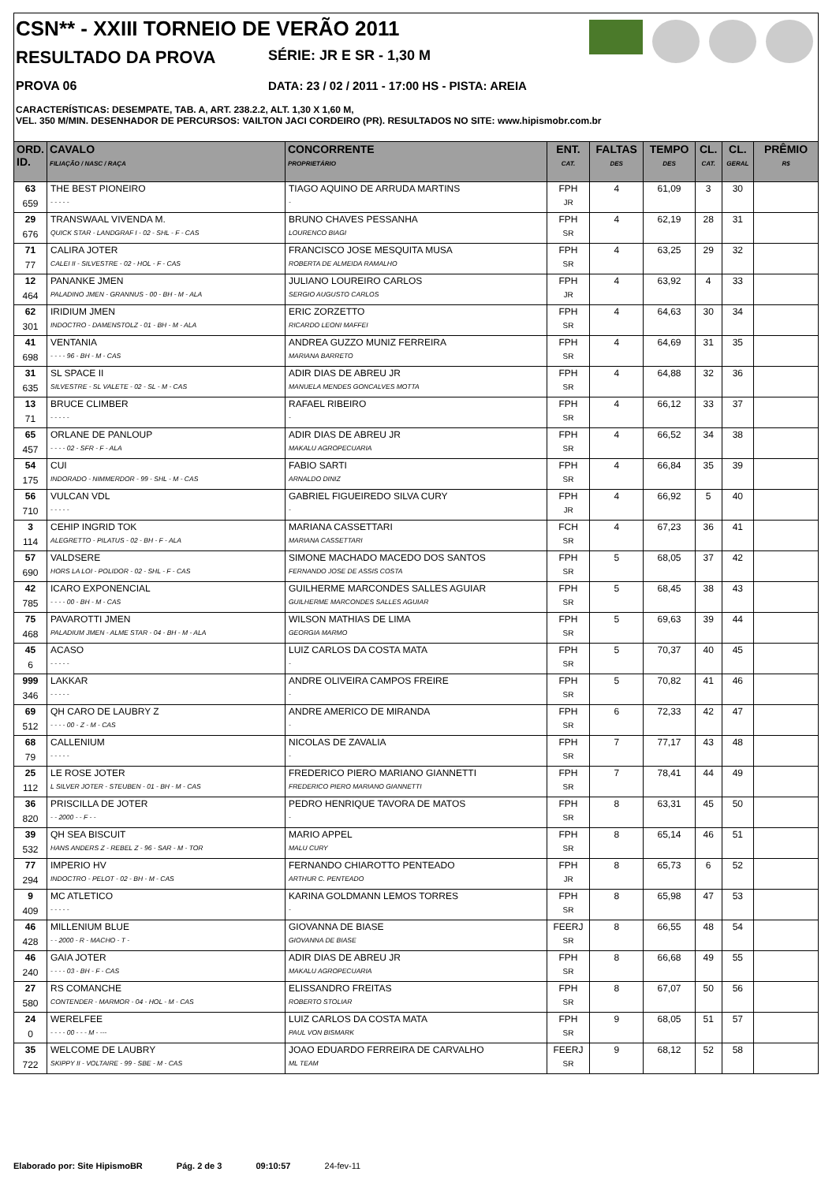CSN** - XXIII TORNEIO DE VERÃO 2011
RESULTADO DA PROVA SÉRIE: JR E SR - 1,30 M
PROVA 06 DATA: 23 / 02 / 2011 - 17:00 HS - PISTA: AREIA
CARACTERÍSTICAS: DESEMPATE, TAB. A, ART. 238.2.2, ALT. 1,30 X 1,60 M,
VEL. 350 M/MIN. DESENHADOR DE PERCURSOS: VAILTON JACI CORDEIRO (PR). RESULTADOS NO SITE: www.hipismobr.com.br
| ORD. ID. | CAVALO FILIAÇÃO / NASC / RAÇA | CONCORRENTE PROPRIETÁRIO | ENT. CAT. | FALTAS DES | TEMPO DES | CL. CAT. | CL. GERAL | PRÊMIO R$ |
| --- | --- | --- | --- | --- | --- | --- | --- | --- |
| 63 | THE BEST PIONEIRO | TIAGO AQUINO DE ARRUDA MARTINS | FPH | 4 | 61,09 | 3 | 30 | |
| 659 | - - - - - | - | JR | | | | | |
| 29 | TRANSWAAL VIVENDA M. | BRUNO CHAVES PESSANHA | FPH | 4 | 62,19 | 28 | 31 | |
| 676 | QUICK STAR - LANDGRAF I - 02 - SHL - F - CAS | LOURENCO BIAGI | SR | | | | | |
| 71 | CALIRA JOTER | FRANCISCO JOSE MESQUITA MUSA | FPH | 4 | 63,25 | 29 | 32 | |
| 77 | CALEI II - SILVESTRE - 02 - HOL - F - CAS | ROBERTA DE ALMEIDA RAMALHO | SR | | | | | |
| 12 | PANANKE JMEN | JULIANO LOUREIRO CARLOS | FPH | 4 | 63,92 | 4 | 33 | |
| 464 | PALADINO JMEN - GRANNUS - 00 - BH - M - ALA | SERGIO AUGUSTO CARLOS | JR | | | | | |
| 62 | IRIDIUM JMEN | ERIC ZORZETTO | FPH | 4 | 64,63 | 30 | 34 | |
| 301 | INDOCTRO - DAMENSTOLZ - 01 - BH - M - ALA | RICARDO LEONI MAFFEI | SR | | | | | |
| 41 | VENTANIA | ANDREA GUZZO MUNIZ FERREIRA | FPH | 4 | 64,69 | 31 | 35 | |
| 698 | - - - - 96 - BH - M - CAS | MARIANA BARRETO | SR | | | | | |
| 31 | SL SPACE II | ADIR DIAS DE ABREU JR | FPH | 4 | 64,88 | 32 | 36 | |
| 635 | SILVESTRE - SL VALETE - 02 - SL - M - CAS | MANUELA MENDES GONCALVES MOTTA | SR | | | | | |
| 13 | BRUCE CLIMBER | RAFAEL RIBEIRO | FPH | 4 | 66,12 | 33 | 37 | |
| 71 | - - - - - | - | SR | | | | | |
| 65 | ORLANE DE PANLOUP | ADIR DIAS DE ABREU JR | FPH | 4 | 66,52 | 34 | 38 | |
| 457 | - - - - 02 - SFR - F - ALA | MAKALU AGROPECUARIA | SR | | | | | |
| 54 | CUI | FABIO SARTI | FPH | 4 | 66,84 | 35 | 39 | |
| 175 | INDORADO - NIMMERDOR - 99 - SHL - M - CAS | ARNALDO DINIZ | SR | | | | | |
| 56 | VULCAN VDL | GABRIEL FIGUEIREDO SILVA CURY | FPH | 4 | 66,92 | 5 | 40 | |
| 710 | - - - - - | - | JR | | | | | |
| 3 | CEHIP INGRID TOK | MARIANA CASSETTARI | FCH | 4 | 67,23 | 36 | 41 | |
| 114 | ALEGRETTO - PILATUS - 02 - BH - F - ALA | MARIANA CASSETTARI | SR | | | | | |
| 57 | VALDSERE | SIMONE MACHADO MACEDO DOS SANTOS | FPH | 5 | 68,05 | 37 | 42 | |
| 690 | HORS LA LOI - POLIDOR - 02 - SHL - F - CAS | FERNANDO JOSE DE ASSIS COSTA | SR | | | | | |
| 42 | ICARO EXPONENCIAL | GUILHERME MARCONDES SALLES AGUIAR | FPH | 5 | 68,45 | 38 | 43 | |
| 785 | - - - - 00 - BH - M - CAS | GUILHERME MARCONDES SALLES AGUIAR | SR | | | | | |
| 75 | PAVAROTTI JMEN | WILSON MATHIAS DE LIMA | FPH | 5 | 69,63 | 39 | 44 | |
| 468 | PALADIUM JMEN - ALME STAR - 04 - BH - M - ALA | GEORGIA MARMO | SR | | | | | |
| 45 | ACASO | LUIZ CARLOS DA COSTA MATA | FPH | 5 | 70,37 | 40 | 45 | |
| 6 | - - - - - | - | SR | | | | | |
| 999 | LAKKAR | ANDRE OLIVEIRA CAMPOS FREIRE | FPH | 5 | 70,82 | 41 | 46 | |
| 346 | - - - - - | - | SR | | | | | |
| 69 | QH CARO DE LAUBRY Z | ANDRE AMERICO DE MIRANDA | FPH | 6 | 72,33 | 42 | 47 | |
| 512 | - - - - 00 - Z - M - CAS | - | SR | | | | | |
| 68 | CALLENIUM | NICOLAS DE ZAVALIA | FPH | 7 | 77,17 | 43 | 48 | |
| 79 | - - - - - | - | SR | | | | | |
| 25 | LE ROSE JOTER | FREDERICO PIERO MARIANO GIANNETTI | FPH | 7 | 78,41 | 44 | 49 | |
| 112 | L SILVER JOTER - STEUBEN - 01 - BH - M - CAS | FREDERICO PIERO MARIANO GIANNETTI | SR | | | | | |
| 36 | PRISCILLA DE JOTER | PEDRO HENRIQUE TAVORA DE MATOS | FPH | 8 | 63,31 | 45 | 50 | |
| 820 | - - 2000 - - F - - | - | SR | | | | | |
| 39 | QH SEA BISCUIT | MARIO APPEL | FPH | 8 | 65,14 | 46 | 51 | |
| 532 | HANS ANDERS Z - REBEL Z - 96 - SAR - M - TOR | MALU CURY | SR | | | | | |
| 77 | IMPERIO HV | FERNANDO CHIAROTTO PENTEADO | FPH | 8 | 65,73 | 6 | 52 | |
| 294 | INDOCTRO - PELOT - 02 - BH - M - CAS | ARTHUR C. PENTEADO | JR | | | | | |
| 9 | MC ATLETICO | KARINA GOLDMANN LEMOS TORRES | FPH | 8 | 65,98 | 47 | 53 | |
| 409 | - - - - - | - | SR | | | | | |
| 46 | MILLENIUM BLUE | GIOVANNA DE BIASE | FEERJ | 8 | 66,55 | 48 | 54 | |
| 428 | - - 2000 - R - MACHO - T - | GIOVANNA DE BIASE | SR | | | | | |
| 46 | GAIA JOTER | ADIR DIAS DE ABREU JR | FPH | 8 | 66,68 | 49 | 55 | |
| 240 | - - - - 03 - BH - F - CAS | MAKALU AGROPECUARIA | SR | | | | | |
| 27 | RS COMANCHE | ELISSANDRO FREITAS | FPH | 8 | 67,07 | 50 | 56 | |
| 580 | CONTENDER - MARMOR - 04 - HOL - M - CAS | ROBERTO STOLIAR | SR | | | | | |
| 24 | WERELFEE | LUIZ CARLOS DA COSTA MATA | FPH | 9 | 68,05 | 51 | 57 | |
| 0 | - - - - 00 - - - M - --- | PAUL VON BISMARK | SR | | | | | |
| 35 | WELCOME DE LAUBRY | JOAO EDUARDO FERREIRA DE CARVALHO | FEERJ | 9 | 68,12 | 52 | 58 | |
| 722 | SKIPPY II - VOLTAIRE - 99 - SBE - M - CAS | ML TEAM | SR | | | | | |
Elaborado por: Site HipismoBR Pág. 2 de 3 09:10:57 24-fev-11